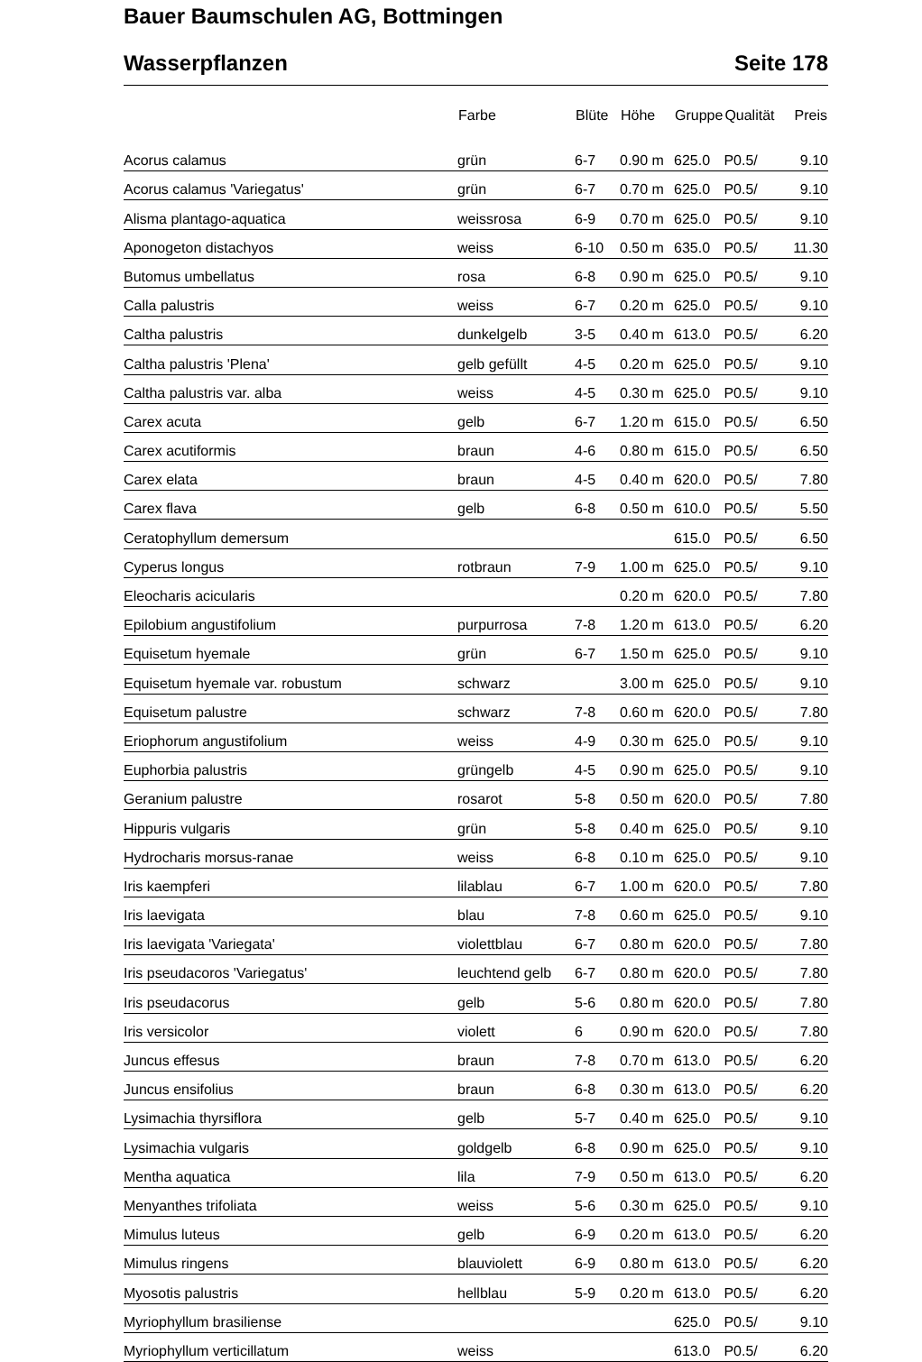Bauer Baumschulen AG, Bottmingen
Wasserpflanzen Seite 178
| | Farbe | Blüte | Höhe | Gruppe | Qualität | Preis |
| --- | --- | --- | --- | --- | --- | --- |
| Acorus calamus | grün | 6-7 | 0.90 m | 625.0 | P0.5/ | 9.10 |
| Acorus calamus 'Variegatus' | grün | 6-7 | 0.70 m | 625.0 | P0.5/ | 9.10 |
| Alisma plantago-aquatica | weissrosa | 6-9 | 0.70 m | 625.0 | P0.5/ | 9.10 |
| Aponogeton distachyos | weiss | 6-10 | 0.50 m | 635.0 | P0.5/ | 11.30 |
| Butomus umbellatus | rosa | 6-8 | 0.90 m | 625.0 | P0.5/ | 9.10 |
| Calla palustris | weiss | 6-7 | 0.20 m | 625.0 | P0.5/ | 9.10 |
| Caltha palustris | dunkelgelb | 3-5 | 0.40 m | 613.0 | P0.5/ | 6.20 |
| Caltha palustris 'Plena' | gelb gefüllt | 4-5 | 0.20 m | 625.0 | P0.5/ | 9.10 |
| Caltha palustris var. alba | weiss | 4-5 | 0.30 m | 625.0 | P0.5/ | 9.10 |
| Carex acuta | gelb | 6-7 | 1.20 m | 615.0 | P0.5/ | 6.50 |
| Carex acutiformis | braun | 4-6 | 0.80 m | 615.0 | P0.5/ | 6.50 |
| Carex elata | braun | 4-5 | 0.40 m | 620.0 | P0.5/ | 7.80 |
| Carex flava | gelb | 6-8 | 0.50 m | 610.0 | P0.5/ | 5.50 |
| Ceratophyllum demersum | | | | 615.0 | P0.5/ | 6.50 |
| Cyperus longus | rotbraun | 7-9 | 1.00 m | 625.0 | P0.5/ | 9.10 |
| Eleocharis acicularis | | | 0.20 m | 620.0 | P0.5/ | 7.80 |
| Epilobium angustifolium | purpurrosa | 7-8 | 1.20 m | 613.0 | P0.5/ | 6.20 |
| Equisetum hyemale | grün | 6-7 | 1.50 m | 625.0 | P0.5/ | 9.10 |
| Equisetum hyemale var. robustum | schwarz | | 3.00 m | 625.0 | P0.5/ | 9.10 |
| Equisetum palustre | schwarz | 7-8 | 0.60 m | 620.0 | P0.5/ | 7.80 |
| Eriophorum angustifolium | weiss | 4-9 | 0.30 m | 625.0 | P0.5/ | 9.10 |
| Euphorbia palustris | grüngelb | 4-5 | 0.90 m | 625.0 | P0.5/ | 9.10 |
| Geranium palustre | rosarot | 5-8 | 0.50 m | 620.0 | P0.5/ | 7.80 |
| Hippuris vulgaris | grün | 5-8 | 0.40 m | 625.0 | P0.5/ | 9.10 |
| Hydrocharis morsus-ranae | weiss | 6-8 | 0.10 m | 625.0 | P0.5/ | 9.10 |
| Iris kaempferi | lilablau | 6-7 | 1.00 m | 620.0 | P0.5/ | 7.80 |
| Iris laevigata | blau | 7-8 | 0.60 m | 625.0 | P0.5/ | 9.10 |
| Iris laevigata 'Variegata' | violettblau | 6-7 | 0.80 m | 620.0 | P0.5/ | 7.80 |
| Iris pseudacoros 'Variegatus' | leuchtend gelb | 6-7 | 0.80 m | 620.0 | P0.5/ | 7.80 |
| Iris pseudacorus | gelb | 5-6 | 0.80 m | 620.0 | P0.5/ | 7.80 |
| Iris versicolor | violett | 6 | 0.90 m | 620.0 | P0.5/ | 7.80 |
| Juncus effesus | braun | 7-8 | 0.70 m | 613.0 | P0.5/ | 6.20 |
| Juncus ensifolius | braun | 6-8 | 0.30 m | 613.0 | P0.5/ | 6.20 |
| Lysimachia thyrsiflora | gelb | 5-7 | 0.40 m | 625.0 | P0.5/ | 9.10 |
| Lysimachia vulgaris | goldgelb | 6-8 | 0.90 m | 625.0 | P0.5/ | 9.10 |
| Mentha aquatica | lila | 7-9 | 0.50 m | 613.0 | P0.5/ | 6.20 |
| Menyanthes trifoliata | weiss | 5-6 | 0.30 m | 625.0 | P0.5/ | 9.10 |
| Mimulus luteus | gelb | 6-9 | 0.20 m | 613.0 | P0.5/ | 6.20 |
| Mimulus ringens | blauviolett | 6-9 | 0.80 m | 613.0 | P0.5/ | 6.20 |
| Myosotis palustris | hellblau | 5-9 | 0.20 m | 613.0 | P0.5/ | 6.20 |
| Myriophyllum brasiliense | | | | 625.0 | P0.5/ | 9.10 |
| Myriophyllum verticillatum | weiss | | | 613.0 | P0.5/ | 6.20 |